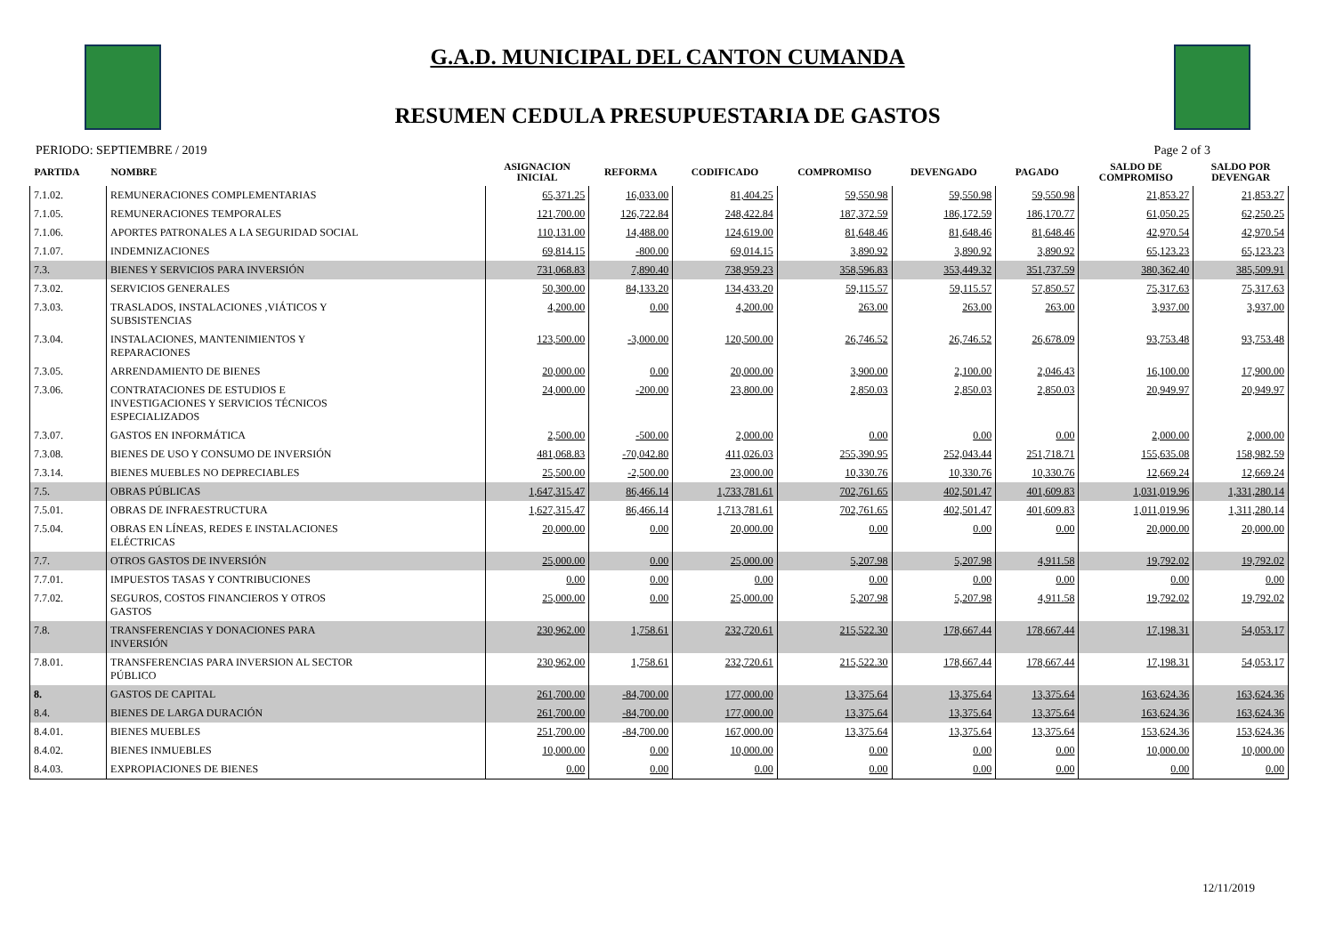G.A.D. MUNICIPAL DEL CANTON CUMANDA
RESUMEN CEDULA PRESUPUESTARIA DE GASTOS
PERIODO: SEPTIEMBRE / 2019 Page 2 of 3
| PARTIDA | NOMBRE | ASIGNACION INICIAL | REFORMA | CODIFICADO | COMPROMISO | DEVENGADO | PAGADO | SALDO DE COMPROMISO | SALDO POR DEVENGAR |
| --- | --- | --- | --- | --- | --- | --- | --- | --- | --- |
| 7.1.02. | REMUNERACIONES COMPLEMENTARIAS | 65,371.25 | 16,033.00 | 81,404.25 | 59,550.98 | 59,550.98 | 59,550.98 | 21,853.27 | 21,853.27 |
| 7.1.05. | REMUNERACIONES TEMPORALES | 121,700.00 | 126,722.84 | 248,422.84 | 187,372.59 | 186,172.59 | 186,170.77 | 61,050.25 | 62,250.25 |
| 7.1.06. | APORTES PATRONALES A LA SEGURIDAD SOCIAL | 110,131.00 | 14,488.00 | 124,619.00 | 81,648.46 | 81,648.46 | 81,648.46 | 42,970.54 | 42,970.54 |
| 7.1.07. | INDEMNIZACIONES | 69,814.15 | -800.00 | 69,014.15 | 3,890.92 | 3,890.92 | 3,890.92 | 65,123.23 | 65,123.23 |
| 7.3. | BIENES Y SERVICIOS PARA INVERSIÓN | 731,068.83 | 7,890.40 | 738,959.23 | 358,596.83 | 353,449.32 | 351,737.59 | 380,362.40 | 385,509.91 |
| 7.3.02. | SERVICIOS GENERALES | 50,300.00 | 84,133.20 | 134,433.20 | 59,115.57 | 59,115.57 | 57,850.57 | 75,317.63 | 75,317.63 |
| 7.3.03. | TRASLADOS, INSTALACIONES ,VIÁTICOS Y SUBSISTENCIAS | 4,200.00 | 0.00 | 4,200.00 | 263.00 | 263.00 | 263.00 | 3,937.00 | 3,937.00 |
| 7.3.04. | INSTALACIONES, MANTENIMIENTOS Y REPARACIONES | 123,500.00 | -3,000.00 | 120,500.00 | 26,746.52 | 26,746.52 | 26,678.09 | 93,753.48 | 93,753.48 |
| 7.3.05. | ARRENDAMIENTO DE BIENES | 20,000.00 | 0.00 | 20,000.00 | 3,900.00 | 2,100.00 | 2,046.43 | 16,100.00 | 17,900.00 |
| 7.3.06. | CONTRATACIONES DE ESTUDIOS E INVESTIGACIONES Y SERVICIOS TÉCNICOS ESPECIALIZADOS | 24,000.00 | -200.00 | 23,800.00 | 2,850.03 | 2,850.03 | 2,850.03 | 20,949.97 | 20,949.97 |
| 7.3.07. | GASTOS EN INFORMÁTICA | 2,500.00 | -500.00 | 2,000.00 | 0.00 | 0.00 | 0.00 | 2,000.00 | 2,000.00 |
| 7.3.08. | BIENES DE USO Y CONSUMO DE INVERSIÓN | 481,068.83 | -70,042.80 | 411,026.03 | 255,390.95 | 252,043.44 | 251,718.71 | 155,635.08 | 158,982.59 |
| 7.3.14. | BIENES MUEBLES NO DEPRECIABLES | 25,500.00 | -2,500.00 | 23,000.00 | 10,330.76 | 10,330.76 | 10,330.76 | 12,669.24 | 12,669.24 |
| 7.5. | OBRAS PÚBLICAS | 1,647,315.47 | 86,466.14 | 1,733,781.61 | 702,761.65 | 402,501.47 | 401,609.83 | 1,031,019.96 | 1,331,280.14 |
| 7.5.01. | OBRAS DE INFRAESTRUCTURA | 1,627,315.47 | 86,466.14 | 1,713,781.61 | 702,761.65 | 402,501.47 | 401,609.83 | 1,011,019.96 | 1,311,280.14 |
| 7.5.04. | OBRAS EN LÍNEAS, REDES E INSTALACIONES ELÉCTRICAS | 20,000.00 | 0.00 | 20,000.00 | 0.00 | 0.00 | 0.00 | 20,000.00 | 20,000.00 |
| 7.7. | OTROS GASTOS DE INVERSIÓN | 25,000.00 | 0.00 | 25,000.00 | 5,207.98 | 5,207.98 | 4,911.58 | 19,792.02 | 19,792.02 |
| 7.7.01. | IMPUESTOS TASAS Y CONTRIBUCIONES | 0.00 | 0.00 | 0.00 | 0.00 | 0.00 | 0.00 | 0.00 | 0.00 |
| 7.7.02. | SEGUROS, COSTOS FINANCIEROS Y OTROS GASTOS | 25,000.00 | 0.00 | 25,000.00 | 5,207.98 | 5,207.98 | 4,911.58 | 19,792.02 | 19,792.02 |
| 7.8. | TRANSFERENCIAS Y DONACIONES PARA INVERSIÓN | 230,962.00 | 1,758.61 | 232,720.61 | 215,522.30 | 178,667.44 | 178,667.44 | 17,198.31 | 54,053.17 |
| 7.8.01. | TRANSFERENCIAS PARA INVERSION AL SECTOR PÚBLICO | 230,962.00 | 1,758.61 | 232,720.61 | 215,522.30 | 178,667.44 | 178,667.44 | 17,198.31 | 54,053.17 |
| 8. | GASTOS DE CAPITAL | 261,700.00 | -84,700.00 | 177,000.00 | 13,375.64 | 13,375.64 | 13,375.64 | 163,624.36 | 163,624.36 |
| 8.4. | BIENES DE LARGA DURACIÓN | 261,700.00 | -84,700.00 | 177,000.00 | 13,375.64 | 13,375.64 | 13,375.64 | 163,624.36 | 163,624.36 |
| 8.4.01. | BIENES MUEBLES | 251,700.00 | -84,700.00 | 167,000.00 | 13,375.64 | 13,375.64 | 13,375.64 | 153,624.36 | 153,624.36 |
| 8.4.02. | BIENES INMUEBLES | 10,000.00 | 0.00 | 10,000.00 | 0.00 | 0.00 | 0.00 | 10,000.00 | 10,000.00 |
| 8.4.03. | EXPROPIACIONES DE BIENES | 0.00 | 0.00 | 0.00 | 0.00 | 0.00 | 0.00 | 0.00 | 0.00 |
12/11/2019